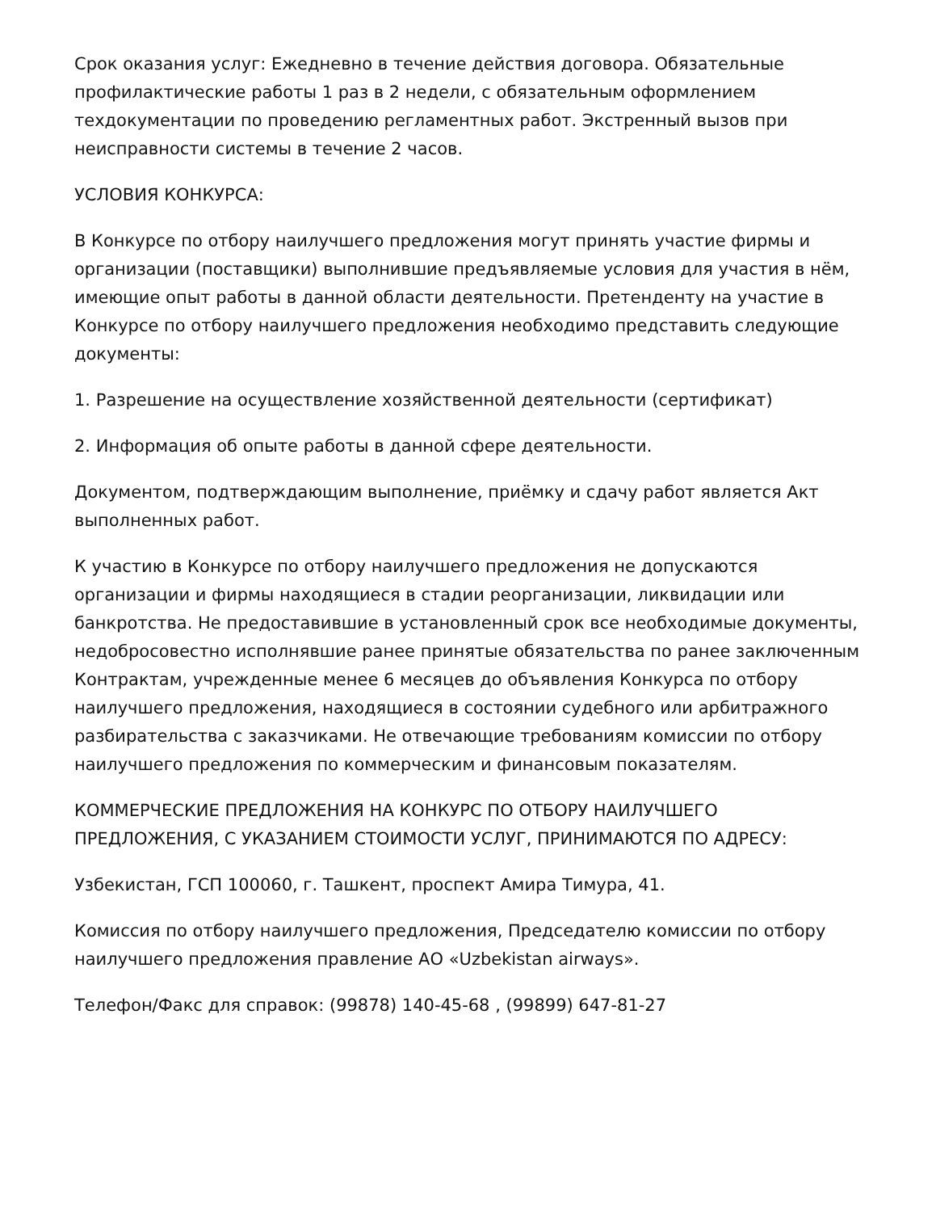Срок оказания услуг: Ежедневно в течение действия договора. Обязательные профилактические работы 1 раз в 2 недели, с обязательным оформлением техдокументации по проведению регламентных работ. Экстренный вызов при неисправности системы в течение 2 часов.
УСЛОВИЯ КОНКУРСА:
В Конкурсе по отбору наилучшего предложения могут принять участие фирмы и организации (поставщики) выполнившие предъявляемые условия для участия в нём, имеющие опыт работы в данной области деятельности. Претенденту на участие в Конкурсе по отбору наилучшего предложения необходимо представить следующие документы:
1. Разрешение на осуществление хозяйственной деятельности (сертификат)
2. Информация об опыте работы в данной сфере деятельности.
Документом, подтверждающим выполнение, приёмку и сдачу работ является Акт выполненных работ.
К участию в Конкурсе по отбору наилучшего предложения не допускаются организации и фирмы находящиеся в стадии реорганизации, ликвидации или банкротства. Не предоставившие в установленный срок все необходимые документы, недобросовестно исполнявшие ранее принятые обязательства по ранее заключенным Контрактам, учрежденные менее 6 месяцев до объявления Конкурса по отбору наилучшего предложения, находящиеся в состоянии судебного или арбитражного разбирательства с заказчиками. Не отвечающие требованиям комиссии по отбору наилучшего предложения по коммерческим и финансовым показателям.
КОММЕРЧЕСКИЕ ПРЕДЛОЖЕНИЯ НА КОНКУРС ПО ОТБОРУ НАИЛУЧШЕГО ПРЕДЛОЖЕНИЯ, С УКАЗАНИЕМ СТОИМОСТИ УСЛУГ, ПРИНИМАЮТСЯ ПО АДРЕСУ:
Узбекистан, ГСП 100060, г. Ташкент, проспект Амира Тимура, 41.
Комиссия по отбору наилучшего предложения, Председателю комиссии по отбору наилучшего предложения правление АО «Uzbekistan airways».
Телефон/Факс для справок: (99878) 140-45-68 , (99899) 647-81-27